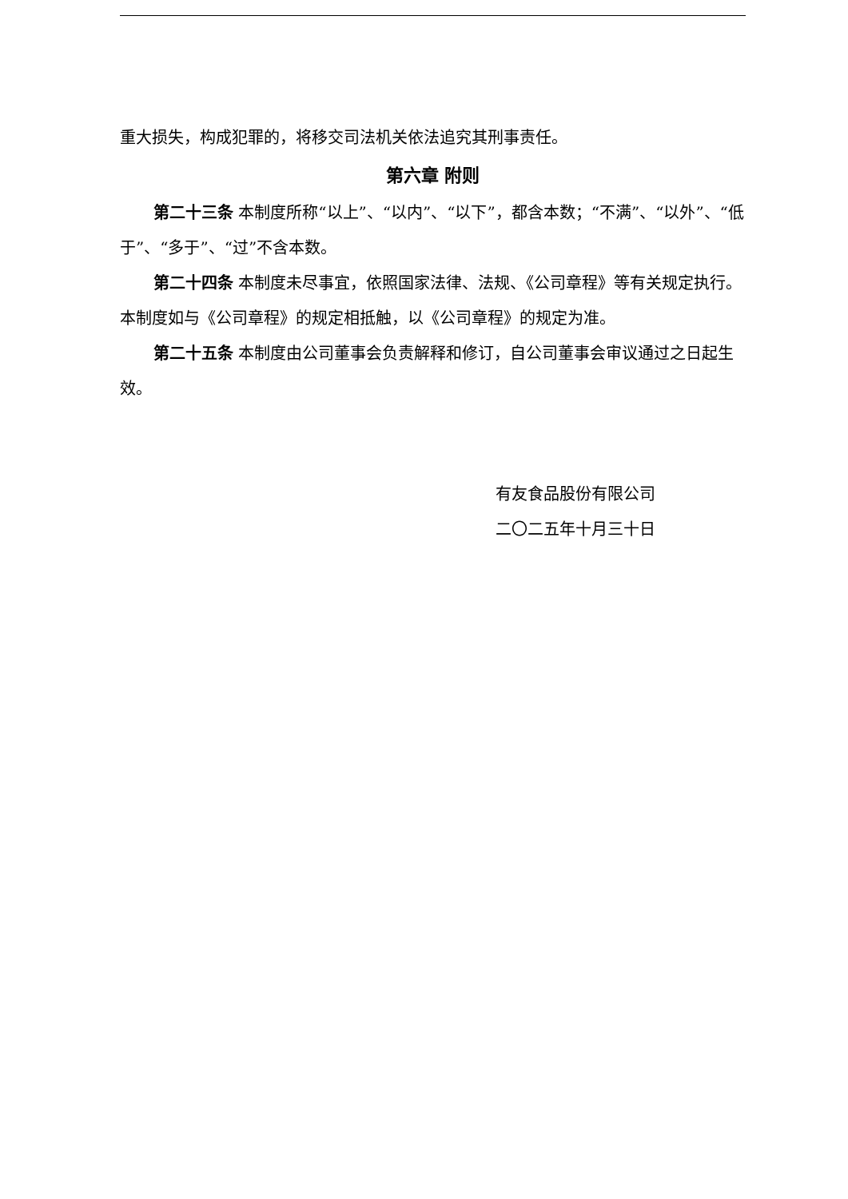重大损失，构成犯罪的，将移交司法机关依法追究其刑事责任。
第六章 附则
第二十三条 本制度所称“以上”、“以内”、“以下”，都含本数；“不满”、“以外”、“低于”、“多于”、“过”不含本数。
第二十四条 本制度未尽事宜，依照国家法律、法规、《公司章程》等有关规定执行。本制度如与《公司章程》的规定相抵触，以《公司章程》的规定为准。
第二十五条 本制度由公司董事会负责解释和修订，自公司董事会审议通过之日起生效。
有友食品股份有限公司
二〇二五年十月三十日